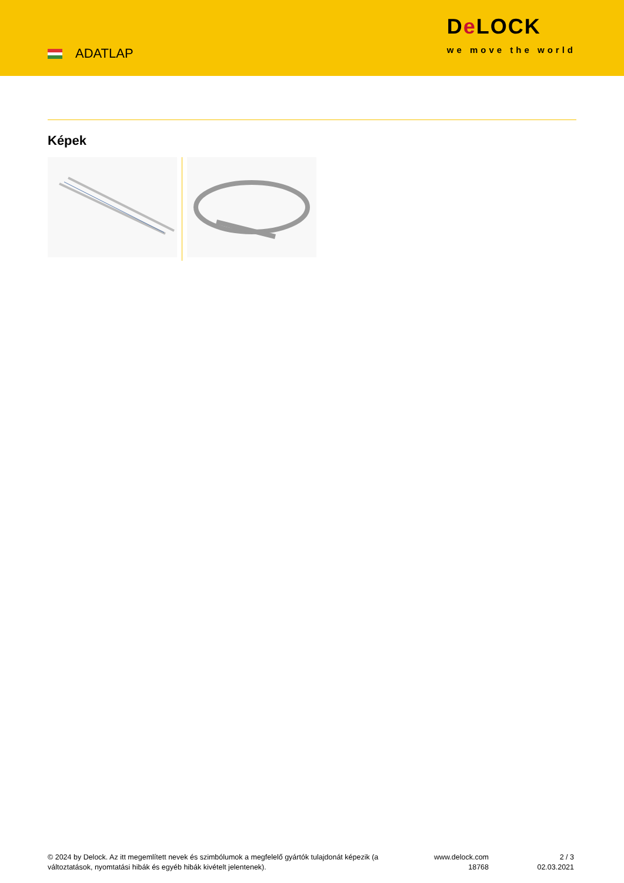ADATLAP
De LOCK
we move the world
Képek
© 2024 by Delock. Az itt megemlített nevek és szimbólumok a megfelelő gyártók tulajdonát képezik (a változtatások, nyomtatási hibák és egyéb hibák kivételt jelentenek).
www.delock.com
18768
2 / 3
02.03.2021